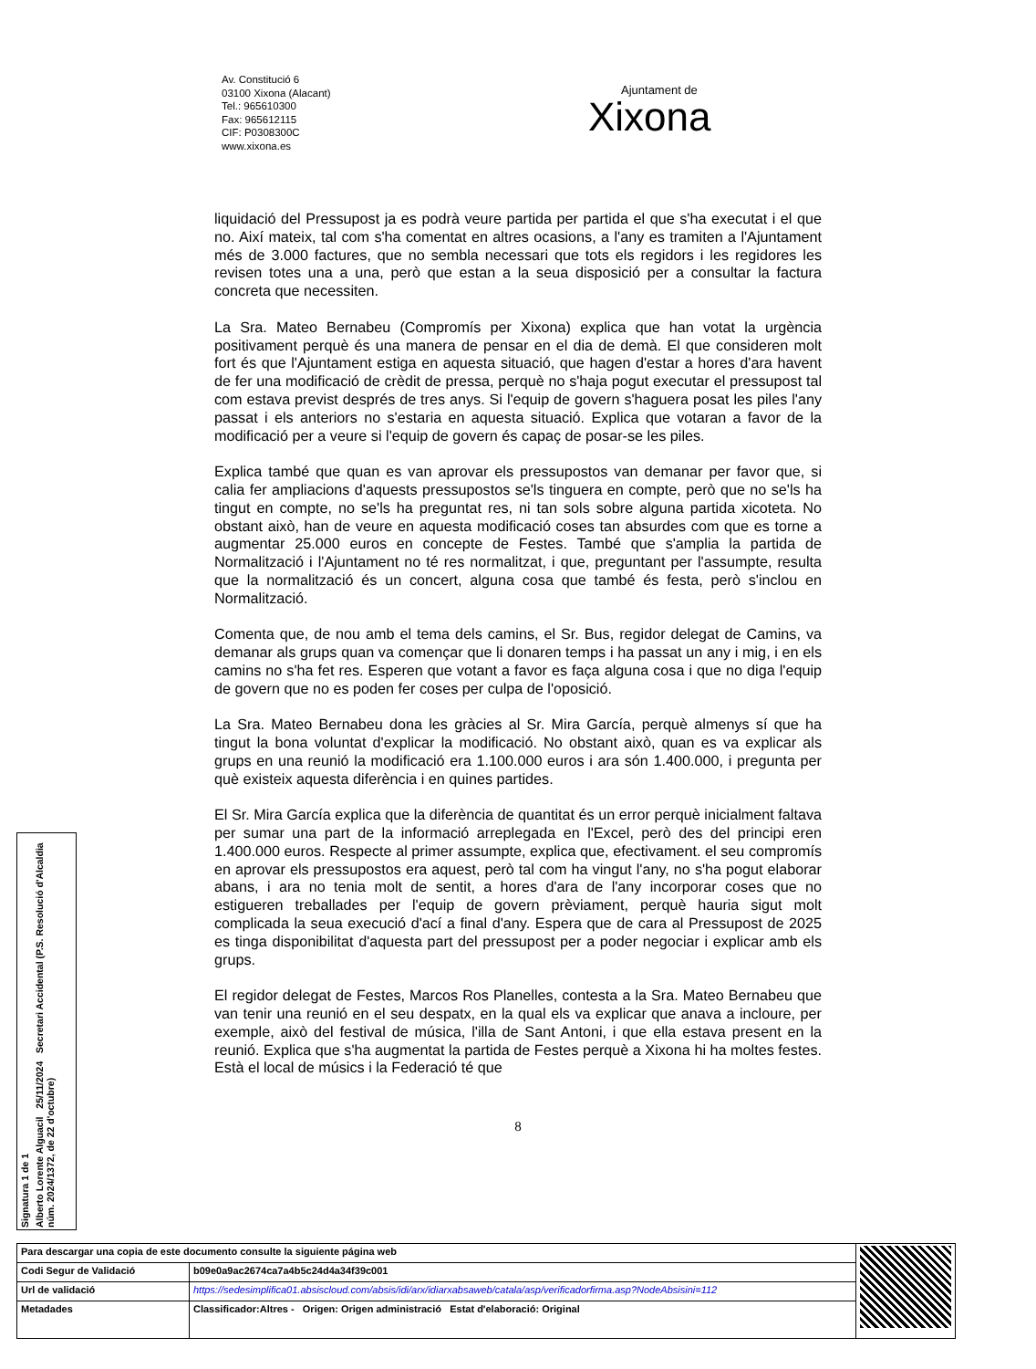Av. Constitució 6
03100 Xixona (Alacant)
Tel.: 965610300
Fax: 965612115
CIF: P0308300C
www.xixona.es
Ajuntament de
Xixona
liquidació del Pressupost ja es podrà veure partida per partida el que s'ha executat i el que no. Així mateix, tal com s'ha comentat en altres ocasions, a l'any es tramiten a l'Ajuntament més de 3.000 factures, que no sembla necessari que tots els regidors i les regidores les revisen totes una a una, però que estan a la seua disposició per a consultar la factura concreta que necessiten.
La Sra. Mateo Bernabeu (Compromís per Xixona) explica que han votat la urgència positivament perquè és una manera de pensar en el dia de demà. El que consideren molt fort és que l'Ajuntament estiga en aquesta situació, que hagen d'estar a hores d'ara havent de fer una modificació de crèdit de pressa, perquè no s'haja pogut executar el pressupost tal com estava previst després de tres anys. Si l'equip de govern s'haguera posat les piles l'any passat i els anteriors no s'estaria en aquesta situació. Explica que votaran a favor de la modificació per a veure si l'equip de govern és capaç de posar-se les piles.
Explica també que quan es van aprovar els pressupostos van demanar per favor que, si calia fer ampliacions d'aquests pressupostos se'ls tinguera en compte, però que no se'ls ha tingut en compte, no se'ls ha preguntat res, ni tan sols sobre alguna partida xicoteta. No obstant això, han de veure en aquesta modificació coses tan absurdes com que es torne a augmentar 25.000 euros en concepte de Festes. També que s'amplia la partida de Normalització i l'Ajuntament no té res normalitzat, i que, preguntant per l'assumpte, resulta que la normalització és un concert, alguna cosa que també és festa, però s'inclou en Normalització.
Comenta que, de nou amb el tema dels camins, el Sr. Bus, regidor delegat de Camins, va demanar als grups quan va començar que li donaren temps i ha passat un any i mig, i en els camins no s'ha fet res. Esperen que votant a favor es faça alguna cosa i que no diga l'equip de govern que no es poden fer coses per culpa de l'oposició.
La Sra. Mateo Bernabeu dona les gràcies al Sr. Mira García, perquè almenys sí que ha tingut la bona voluntat d'explicar la modificació. No obstant això, quan es va explicar als grups en una reunió la modificació era 1.100.000 euros i ara són 1.400.000, i pregunta per què existeix aquesta diferència i en quines partides.
El Sr. Mira García explica que la diferència de quantitat és un error perquè inicialment faltava per sumar una part de la informació arreplegada en l'Excel, però des del principi eren 1.400.000 euros. Respecte al primer assumpte, explica que, efectivament. el seu compromís en aprovar els pressupostos era aquest, però tal com ha vingut l'any, no s'ha pogut elaborar abans, i ara no tenia molt de sentit, a hores d'ara de l'any incorporar coses que no estigueren treballades per l'equip de govern prèviament, perquè hauria sigut molt complicada la seua execució d'ací a final d'any. Espera que de cara al Pressupost de 2025 es tinga disponibilitat d'aquesta part del pressupost per a poder negociar i explicar amb els grups.
El regidor delegat de Festes, Marcos Ros Planelles, contesta a la Sra. Mateo Bernabeu que van tenir una reunió en el seu despatx, en la qual els va explicar que anava a incloure, per exemple, això del festival de música, l'illa de Sant Antoni, i que ella estava present en la reunió. Explica que s'ha augmentat la partida de Festes perquè a Xixona hi ha moltes festes. Està el local de músics i la Federació té que
8
Signatura 1 de 1
Alberto Lorente Alguacil 25/11/2024 Secretari Accidental (P.S. Resolució d'Alcaldia núm. 2024/1372, de 22 d'octubre)
| Para descargar una copia de este documento consulte la siguiente página web | | |
| Codi Segur de Validació | b09e0a9ac2674ca7a4b5c24d4a34f39c001 | |
| Url de validació | https://sedesimplifica01.absiscloud.com/absis/idi/arx/idiarxabsaweb/catala/asp/verificadorfirma.asp?NodeAbsisini=112 | |
| Metadades | Classificador:Altres - Origen: Origen administració Estat d'elaboració: Original | |